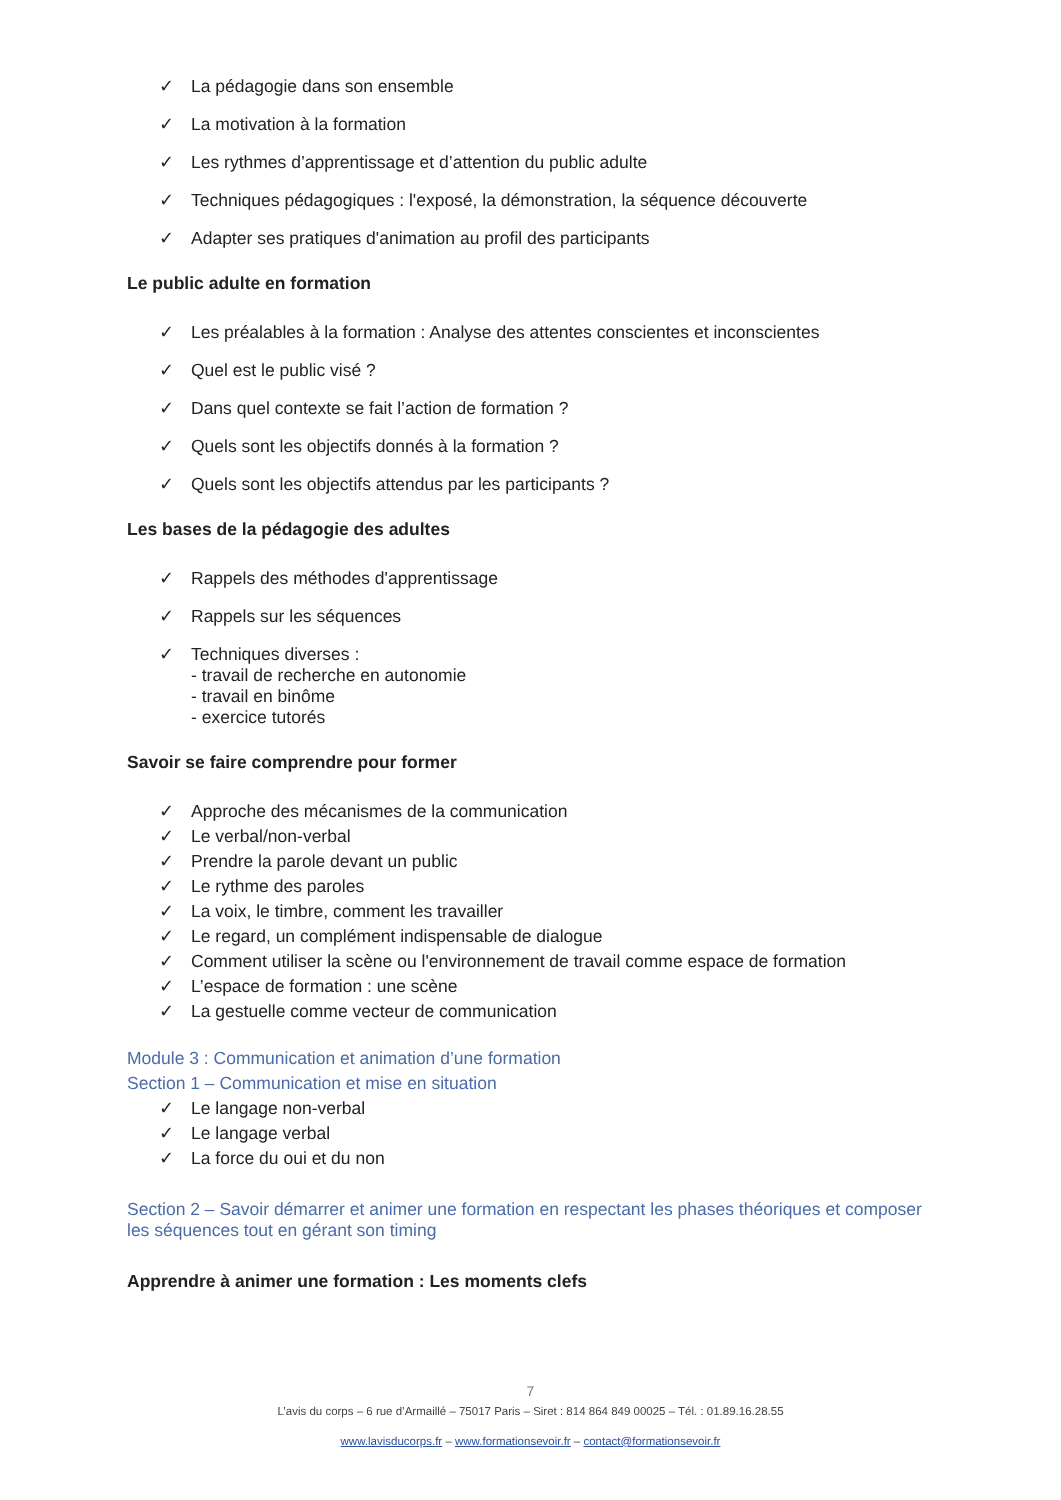✓ La pédagogie dans son ensemble
✓ La motivation à la formation
✓ Les rythmes d’apprentissage et d’attention du public adulte
✓ Techniques pédagogiques : l'exposé, la démonstration, la séquence découverte
✓ Adapter ses pratiques d'animation au profil des participants
Le public adulte en formation
✓ Les préalables à la formation : Analyse des attentes conscientes et inconscientes
✓ Quel est le public visé ?
✓ Dans quel contexte se fait l’action de formation ?
✓ Quels sont les objectifs donnés à la formation ?
✓ Quels sont les objectifs attendus par les participants ?
Les bases de la pédagogie des adultes
✓ Rappels des méthodes d'apprentissage
✓ Rappels sur les séquences
✓ Techniques diverses :
- travail de recherche en autonomie
- travail en binôme
- exercice tutorés
Savoir se faire comprendre pour former
✓ Approche des mécanismes de la communication
✓ Le verbal/non-verbal
✓ Prendre la parole devant un public
✓ Le rythme des paroles
✓ La voix, le timbre, comment les travailler
✓ Le regard, un complément indispensable de dialogue
✓ Comment utiliser la scène ou l'environnement de travail comme espace de formation
✓ L’espace de formation : une scène
✓ La gestuelle comme vecteur de communication
Module 3 : Communication et animation d’une formation
Section 1 – Communication et mise en situation
✓ Le langage non-verbal
✓ Le langage verbal
✓ La force du oui et du non
Section 2 – Savoir démarrer et animer une formation en respectant les phases théoriques et composer les séquences tout en gérant son timing
Apprendre à animer une formation : Les moments clefs
7
L’avis du corps – 6 rue d’Armaillé – 75017 Paris – Siret : 814 864 849 00025 – Tél. : 01.89.16.28.55
www.lavisducorps.fr – www.formationsevoir.fr – contact@formationsevoir.fr